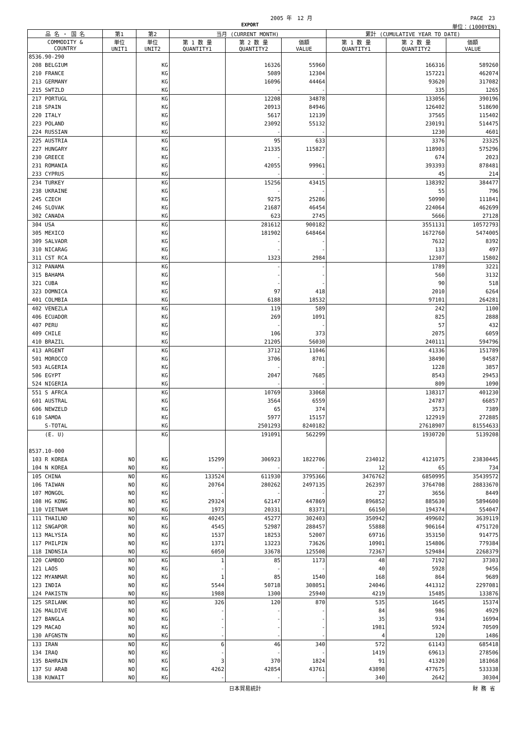2005 年　12 月 PAGE　23
EXPORT 単位：(1000YEN)
| 品 名 ・ 国 名 | 第1 | 第2 | 当月 (CURRENT MONTH) | | | 累計 (CUMULATIVE YEAR TO DATE) | | |
| --- | --- | --- | --- | --- | --- | --- | --- | --- |
| COMMODITY & COUNTRY | 単位 UNIT1 | 単位 UNIT2 | 第 1 数 量 QUANTITY1 | 第 2 数 量 QUANTITY2 | 価額 VALUE | 第 1 数 量 QUANTITY1 | 第 2 数 量 QUANTITY2 | 価額 VALUE |
| 8536.90-290 | | | | | | | | |
| 208 BELGIUM | | KG | | 16326 | 55960 | | 166316 | 589260 |
| 210 FRANCE | | KG | | 5089 | 12304 | | 157221 | 462074 |
| 213 GERMANY | | KG | | 16096 | 44464 | | 93620 | 317082 |
| 215 SWTZLD | | KG | | - | - | | 335 | 1265 |
| 217 PORTUGL | | KG | | 12208 | 34878 | | 133056 | 390196 |
| 218 SPAIN | | KG | | 20913 | 84946 | | 126402 | 518690 |
| 220 ITALY | | KG | | 5617 | 12139 | | 37565 | 115402 |
| 223 POLAND | | KG | | 23092 | 55132 | | 230191 | 514475 |
| 224 RUSSIAN | | KG | | - | - | | 1230 | 4601 |
| 225 AUSTRIA | | KG | | 95 | 633 | | 3376 | 23325 |
| 227 HUNGARY | | KG | | 21335 | 115827 | | 118903 | 575296 |
| 230 GREECE | | KG | | - | - | | 674 | 2023 |
| 231 ROMANIA | | KG | | 42055 | 99961 | | 393393 | 878481 |
| 233 CYPRUS | | KG | | - | - | | 45 | 214 |
| 234 TURKEY | | KG | | 15256 | 43415 | | 138392 | 384477 |
| 238 UKRAINE | | KG | | - | - | | 55 | 796 |
| 245 CZECH | | KG | | 9275 | 25286 | | 50990 | 111841 |
| 246 SLOVAK | | KG | | 21687 | 46454 | | 224064 | 462699 |
| 302 CANADA | | KG | | 623 | 2745 | | 5666 | 27128 |
| 304 USA | | KG | | 281612 | 900182 | | 3551131 | 10572793 |
| 305 MEXICO | | KG | | 181902 | 648464 | | 1672760 | 5474005 |
| 309 SALVADR | | KG | | - | - | | 7632 | 8392 |
| 310 NICARAG | | KG | | - | - | | 133 | 497 |
| 311 CST RCA | | KG | | 1323 | 2984 | | 12307 | 15802 |
| 312 PANAMA | | KG | | - | - | | 1789 | 3221 |
| 315 BAHAMA | | KG | | - | - | | 560 | 3132 |
| 321 CUBA | | KG | | - | - | | 90 | 518 |
| 323 DOMNICA | | KG | | 97 | 418 | | 2010 | 6264 |
| 401 COLMBIA | | KG | | 6188 | 18532 | | 97101 | 264281 |
| 402 VENEZLA | | KG | | 119 | 589 | | 242 | 1100 |
| 406 ECUADOR | | KG | | 269 | 1091 | | 825 | 2888 |
| 407 PERU | | KG | | - | - | | 57 | 432 |
| 409 CHILE | | KG | | 106 | 373 | | 2075 | 6059 |
| 410 BRAZIL | | KG | | 21205 | 56030 | | 240111 | 594796 |
| 413 ARGENT | | KG | | 3712 | 11046 | | 41336 | 151789 |
| 501 MOROCCO | | KG | | 3706 | 8701 | | 38490 | 94587 |
| 503 ALGERIA | | KG | | - | - | | 1228 | 3857 |
| 506 EGYPT | | KG | | 2047 | 7685 | | 8543 | 29453 |
| 524 NIGERIA | | KG | | - | - | | 809 | 1090 |
| 551 S AFRCA | | KG | | 10769 | 33068 | | 138317 | 401230 |
| 601 AUSTRAL | | KG | | 3564 | 6559 | | 24787 | 66857 |
| 606 NEWZELD | | KG | | 65 | 374 | | 3573 | 7389 |
| 610 SAMOA | | KG | | 5977 | 15157 | | 122919 | 272885 |
| S-TOTAL | | KG | | 2501293 | 8240182 | | 27618907 | 81554633 |
| (E. U) | | KG | | 191091 | 562299 | | 1930720 | 5139208 |
| 8537.10-000 | | | | | | | | |
| 103 R KOREA | NO | KG | 15299 | 306923 | 1822706 | 234012 | 4121075 | 23830445 |
| 104 N KOREA | NO | KG | - | - | - | 12 | 65 | 734 |
| 105 CHINA | NO | KG | 133524 | 611930 | 3795366 | 3476762 | 6850995 | 35439572 |
| 106 TAIWAN | NO | KG | 20764 | 280262 | 2497135 | 262397 | 3764708 | 28833670 |
| 107 MONGOL | NO | KG | - | - | - | 27 | 3656 | 8449 |
| 108 HG KONG | NO | KG | 29324 | 62147 | 447869 | 896852 | 885630 | 5894600 |
| 110 VIETNAM | NO | KG | 1973 | 20331 | 83371 | 66150 | 194374 | 554047 |
| 111 THAILND | NO | KG | 40245 | 45277 | 302403 | 350942 | 499602 | 3639119 |
| 112 SNGAPOR | NO | KG | 4545 | 52987 | 288457 | 55888 | 906164 | 4751720 |
| 113 MALYSIA | NO | KG | 1537 | 18253 | 52007 | 69716 | 353150 | 914775 |
| 117 PHILPIN | NO | KG | 1371 | 13223 | 73626 | 10901 | 154806 | 779384 |
| 118 INDNSIA | NO | KG | 6050 | 33678 | 125508 | 72367 | 529484 | 2268379 |
| 120 CAMBOD | NO | KG | 1 | 85 | 1173 | 48 | 7192 | 37303 |
| 121 LAOS | NO | KG | - | - | - | 40 | 5928 | 9456 |
| 122 MYANMAR | NO | KG | 1 | 85 | 1540 | 168 | 864 | 9689 |
| 123 INDIA | NO | KG | 5544 | 50718 | 308051 | 24046 | 441312 | 2297081 |
| 124 PAKISTN | NO | KG | 1988 | 1300 | 25940 | 4219 | 15485 | 133876 |
| 125 SRILANK | NO | KG | 326 | 120 | 870 | 535 | 1645 | 15374 |
| 126 MALDIVE | NO | KG | - | - | - | 84 | 986 | 4929 |
| 127 BANGLA | NO | KG | - | - | - | 35 | 934 | 16994 |
| 129 MACAO | NO | KG | - | - | - | 1981 | 5924 | 70509 |
| 130 AFGNSTN | NO | KG | - | - | - | 4 | 120 | 1486 |
| 133 IRAN | NO | KG | 6 | 46 | 340 | 572 | 61143 | 685418 |
| 134 IRAQ | NO | KG | - | - | - | 1419 | 69613 | 278506 |
| 135 BAHRAIN | NO | KG | 3 | 370 | 1824 | 91 | 41320 | 181068 |
| 137 SU ARAB | NO | KG | 4262 | 42854 | 43761 | 43898 | 477675 | 533338 |
| 138 KUWAIT | NO | KG | - | - | - | 340 | 2642 | 30304 |
日本貿易統計 財 務 省